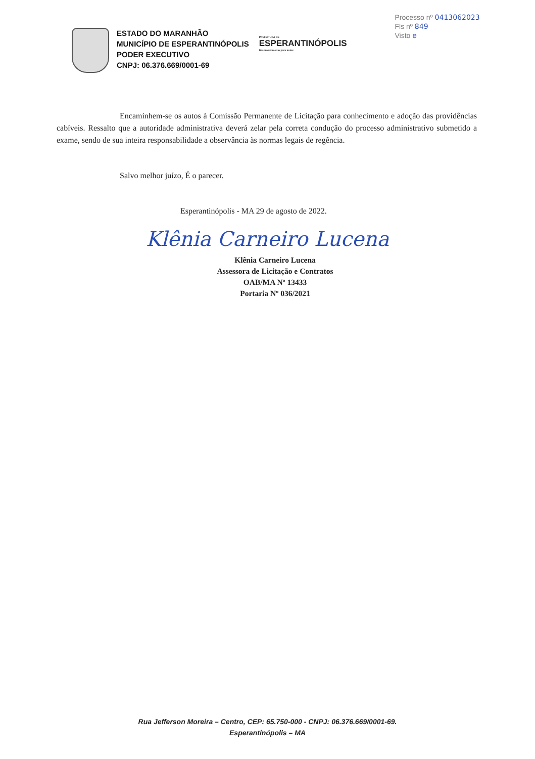ESTADO DO MARANHÃO
MUNICÍPIO DE ESPERANTINÓPOLIS
PODER EXECUTIVO
CNPJ: 06.376.669/0001-69
PREFEITURA DE
ESPERANTINÓPOLIS
Desenvolvimento para todos
Processo nº 0413062023
Fls nº 849
Visto e
Encaminhem-se os autos à Comissão Permanente de Licitação para conhecimento e adoção das providências cabíveis. Ressalto que a autoridade administrativa deverá zelar pela correta condução do processo administrativo submetido a exame, sendo de sua inteira responsabilidade a observância às normas legais de regência.
Salvo melhor juízo, É o parecer.
Esperantinópolis - MA 29 de agosto de 2022.
Klênia Carneiro Lucena
Klênia Carneiro Lucena
Assessora de Licitação e Contratos
OAB/MA Nº 13433
Portaria Nº 036/2021
Rua Jefferson Moreira – Centro, CEP: 65.750-000 - CNPJ: 06.376.669/0001-69.
Esperantinópolis – MA